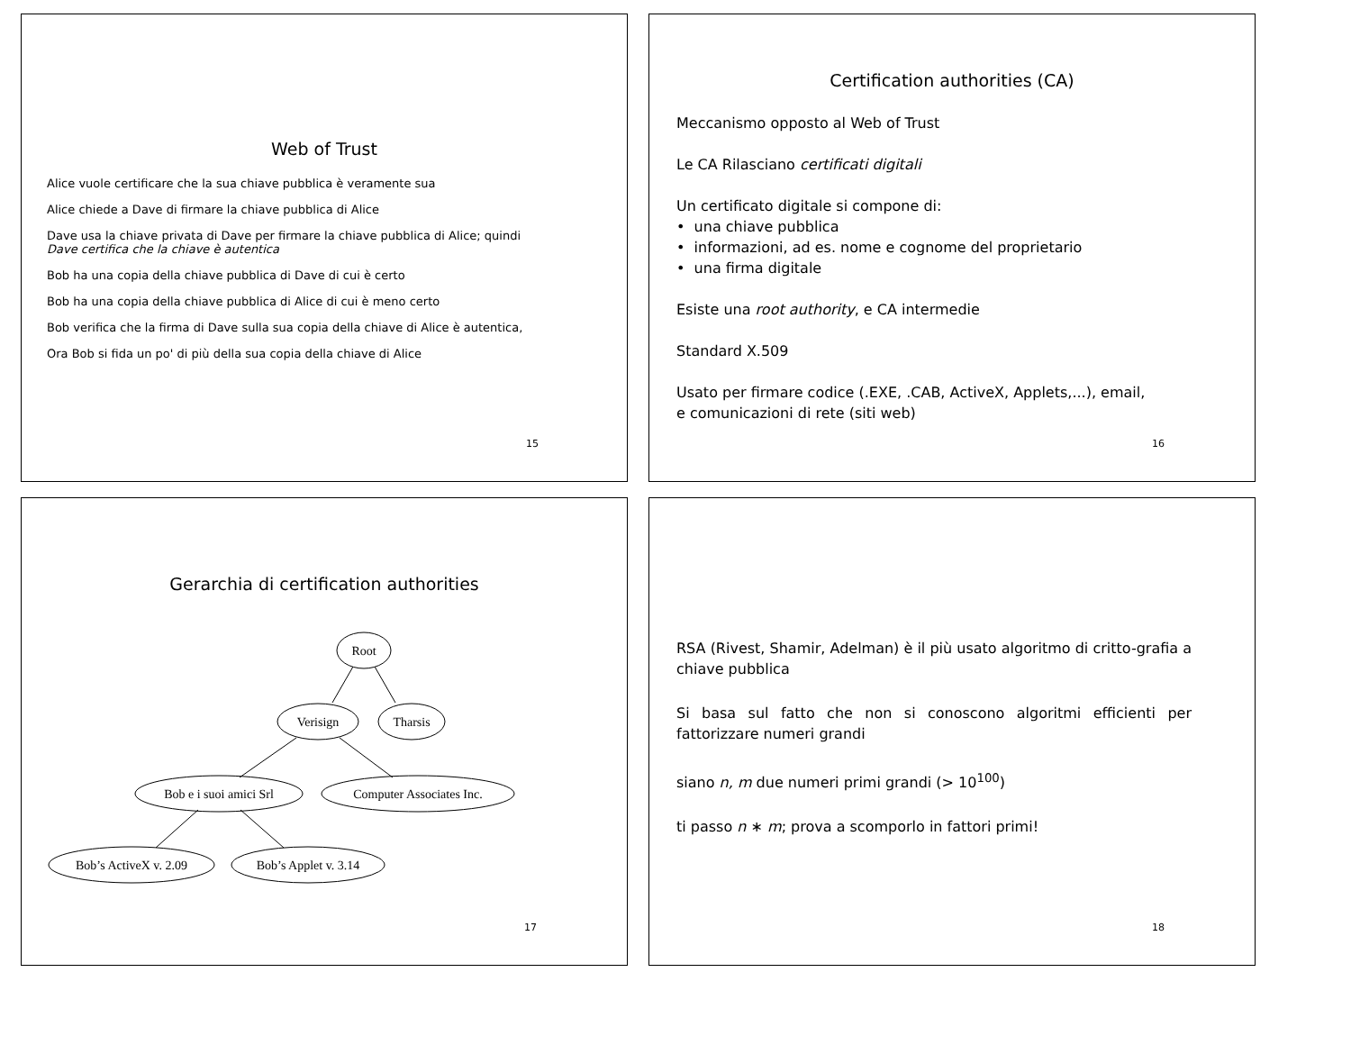Web of Trust
Alice vuole certificare che la sua chiave pubblica è veramente sua
Alice chiede a Dave di firmare la chiave pubblica di Alice
Dave usa la chiave privata di Dave per firmare la chiave pubblica di Alice; quindi
Dave certifica che la chiave è autentica
Bob ha una copia della chiave pubblica di Dave di cui è certo
Bob ha una copia della chiave pubblica di Alice di cui è meno certo
Bob verifica che la firma di Dave sulla sua copia della chiave di Alice è autentica,
Ora Bob si fida un po' di più della sua copia della chiave di Alice
15
Certification authorities (CA)
Meccanismo opposto al Web of Trust
Le CA Rilasciano certificati digitali
Un certificato digitale si compone di:
• una chiave pubblica
• informazioni, ad es. nome e cognome del proprietario
• una firma digitale
Esiste una root authority, e CA intermedie
Standard X.509
Usato per firmare codice (.EXE, .CAB, ActiveX, Applets,...), email,
e comunicazioni di rete (siti web)
16
Gerarchia di certification authorities
Root
Verisign
Tharsis
Bob e i suoi amici Srl
Computer Associates Inc.
Bob’s ActiveX v. 2.09
Bob’s Applet v. 3.14
17
RSA (Rivest, Shamir, Adelman) è il più usato algoritmo di critto-grafia a chiave pubblica
Si basa sul fatto che non si conoscono algoritmi efficienti per fattorizzare numeri grandi
siano n, m due numeri primi grandi (> 10<sup>100</sup>)
ti passo n ∗ m; prova a scomporlo in fattori primi!
18